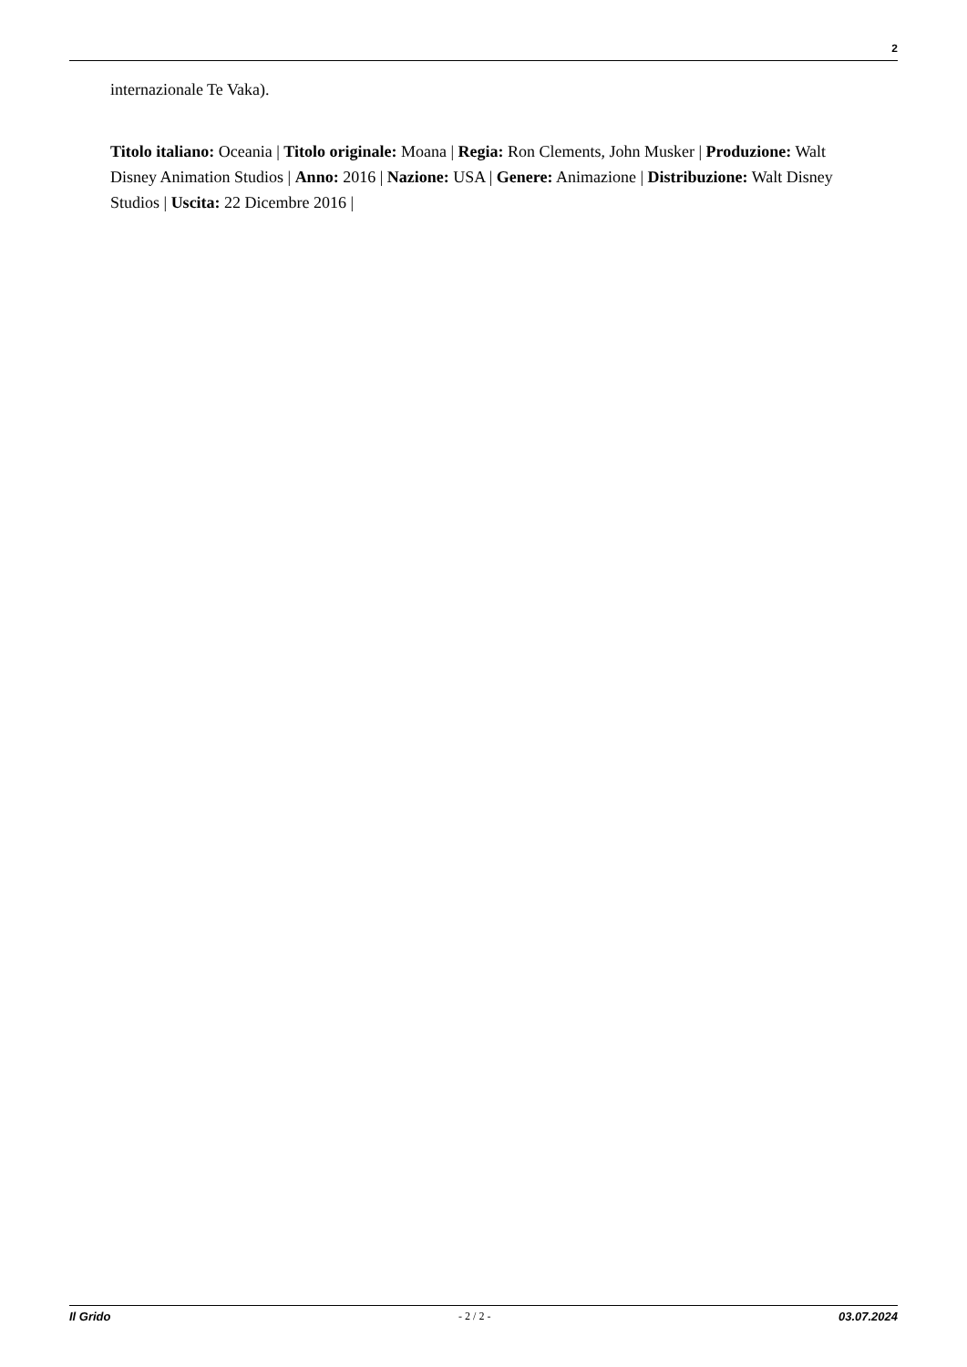2
internazionale Te Vaka).
Titolo italiano: Oceania | Titolo originale: Moana | Regia: Ron Clements, John Musker | Produzione: Walt Disney Animation Studios | Anno: 2016 | Nazione: USA | Genere: Animazione | Distribuzione: Walt Disney Studios | Uscita: 22 Dicembre 2016 |
Il Grido - 2 / 2 - 03.07.2024